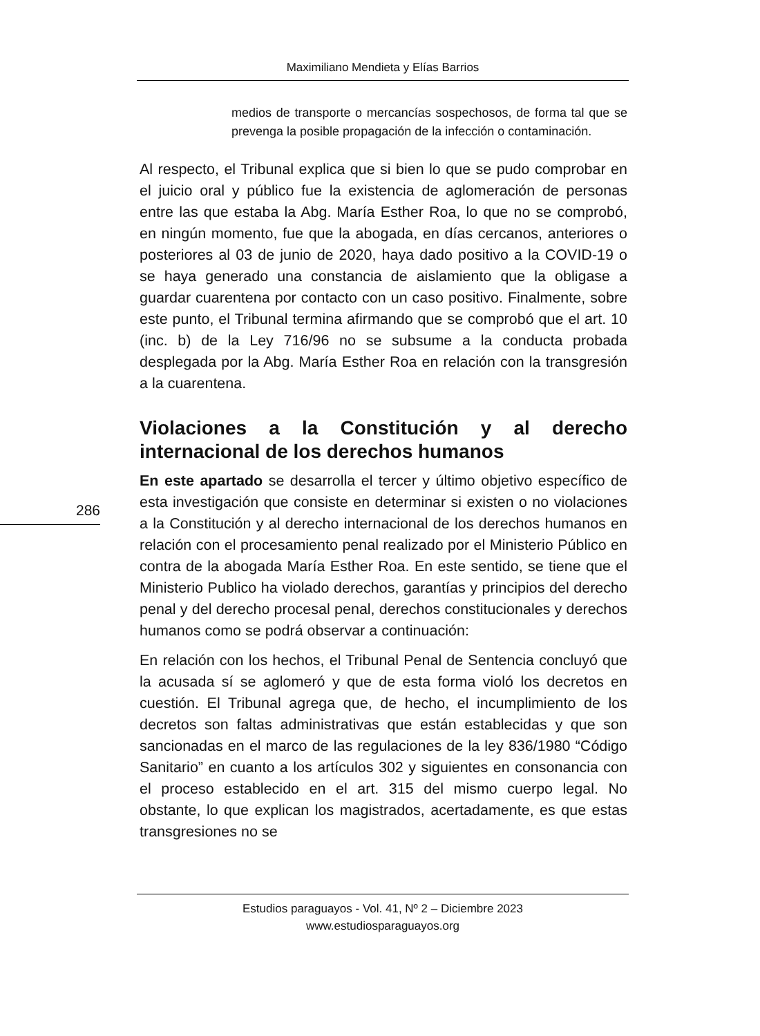Maximiliano Mendieta y Elías Barrios
medios de transporte o mercancías sospechosos, de forma tal que se prevenga la posible propagación de la infección o contaminación.
Al respecto, el Tribunal explica que si bien lo que se pudo comprobar en el juicio oral y público fue la existencia de aglomeración de personas entre las que estaba la Abg. María Esther Roa, lo que no se comprobó, en ningún momento, fue que la abogada, en días cercanos, anteriores o posteriores al 03 de junio de 2020, haya dado positivo a la COVID-19 o se haya generado una constancia de aislamiento que la obligase a guardar cuarentena por contacto con un caso positivo. Finalmente, sobre este punto, el Tribunal termina afirmando que se comprobó que el art. 10 (inc. b) de la Ley 716/96 no se subsume a la conducta probada desplegada por la Abg. María Esther Roa en relación con la transgresión a la cuarentena.
Violaciones a la Constitución y al derecho internacional de los derechos humanos
En este apartado se desarrolla el tercer y último objetivo específico de esta investigación que consiste en determinar si existen o no violaciones a la Constitución y al derecho internacional de los derechos humanos en relación con el procesamiento penal realizado por el Ministerio Público en contra de la abogada María Esther Roa. En este sentido, se tiene que el Ministerio Publico ha violado derechos, garantías y principios del derecho penal y del derecho procesal penal, derechos constitucionales y derechos humanos como se podrá observar a continuación:
En relación con los hechos, el Tribunal Penal de Sentencia concluyó que la acusada sí se aglomeró y que de esta forma violó los decretos en cuestión. El Tribunal agrega que, de hecho, el incumplimiento de los decretos son faltas administrativas que están establecidas y que son sancionadas en el marco de las regulaciones de la ley 836/1980 “Código Sanitario” en cuanto a los artículos 302 y siguientes en consonancia con el proceso establecido en el art. 315 del mismo cuerpo legal. No obstante, lo que explican los magistrados, acertadamente, es que estas transgresiones no se
286
Estudios paraguayos - Vol. 41, Nº 2 – Diciembre 2023
www.estudiosparaguayos.org